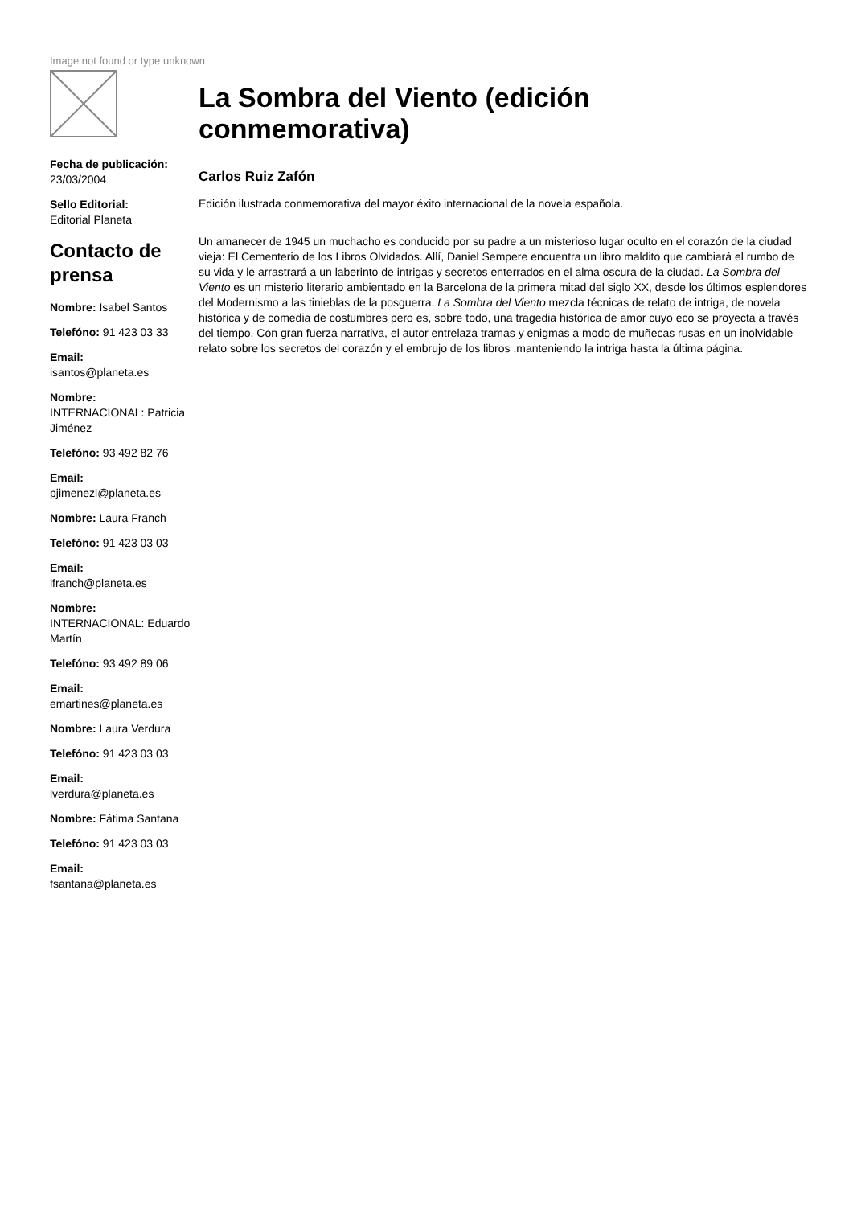Image not found or type unknown
Fecha de publicación:
23/03/2004
Sello Editorial:
Editorial Planeta
Contacto de prensa
Nombre: Isabel Santos
Telefóno: 91 423 03 33
Email:
isantos@planeta.es
Nombre:
INTERNACIONAL: Patricia Jiménez
Telefóno: 93 492 82 76
Email:
pjimenezl@planeta.es
Nombre: Laura Franch
Telefóno: 91 423 03 03
Email:
lfranch@planeta.es
Nombre:
INTERNACIONAL: Eduardo Martín
Telefóno: 93 492 89 06
Email:
emartines@planeta.es
Nombre: Laura Verdura
Telefóno: 91 423 03 03
Email:
lverdura@planeta.es
Nombre: Fátima Santana
Telefóno: 91 423 03 03
Email:
fsantana@planeta.es
La Sombra del Viento (edición conmemorativa)
Carlos Ruiz Zafón
Edición ilustrada conmemorativa del mayor éxito internacional de la novela española.
Un amanecer de 1945 un muchacho es conducido por su padre a un misterioso lugar oculto en el corazón de la ciudad vieja: El Cementerio de los Libros Olvidados. Allí, Daniel Sempere encuentra un libro maldito que cambiará el rumbo de su vida y le arrastrará a un laberinto de intrigas y secretos enterrados en el alma oscura de la ciudad. La Sombra del Viento es un misterio literario ambientado en la Barcelona de la primera mitad del siglo XX, desde los últimos esplendores del Modernismo a las tinieblas de la posguerra. La Sombra del Viento mezcla técnicas de relato de intriga, de novela histórica y de comedia de costumbres pero es, sobre todo, una tragedia histórica de amor cuyo eco se proyecta a través del tiempo. Con gran fuerza narrativa, el autor entrelaza tramas y enigmas a modo de muñecas rusas en un inolvidable relato sobre los secretos del corazón y el embrujo de los libros ,manteniendo la intriga hasta la última página.